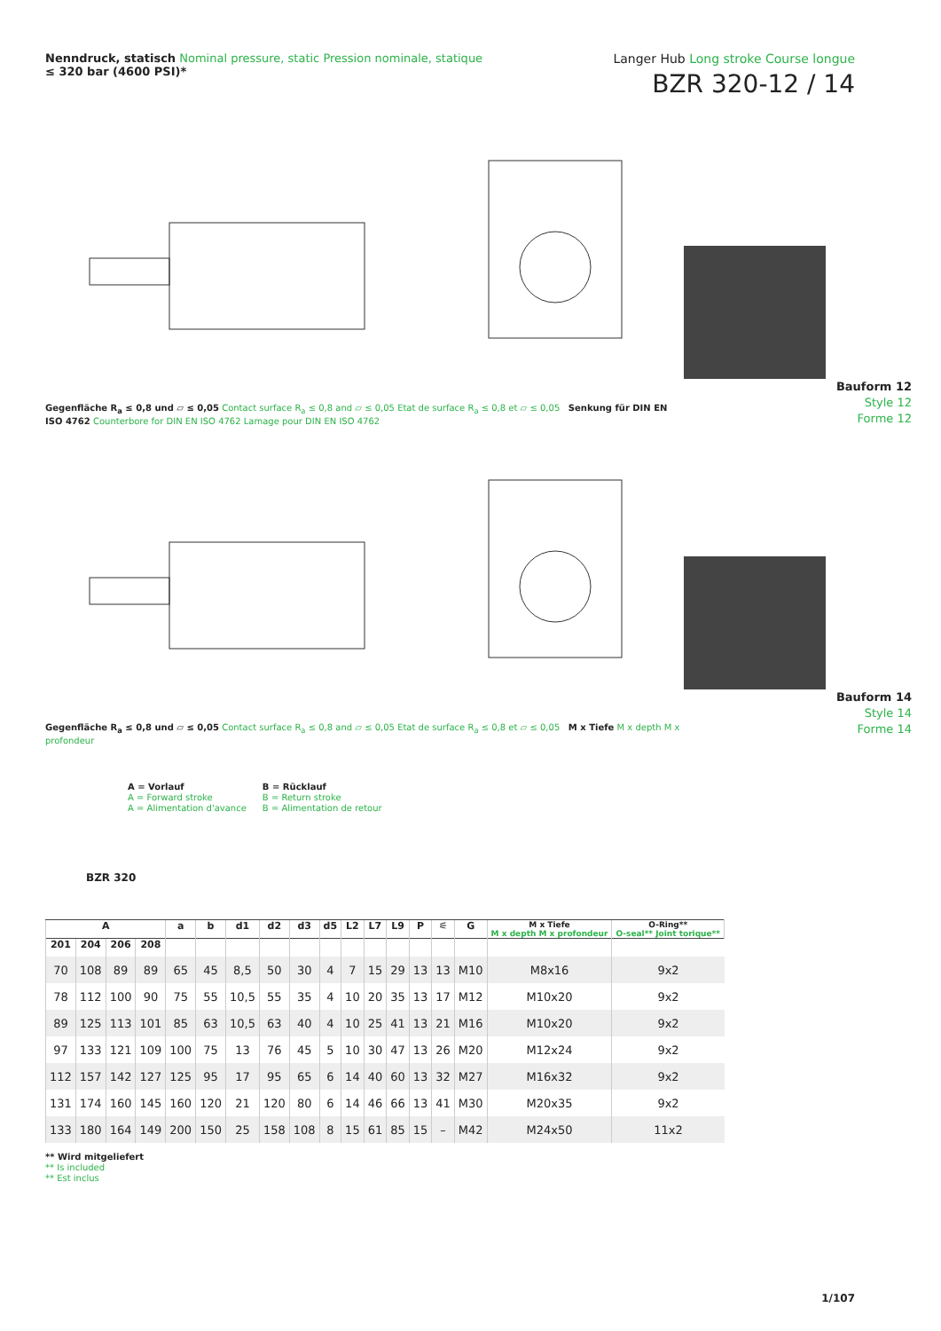Nenndruck, statisch Nominal pressure, static Pression nominale, statique
≤ 320 bar (4600 PSI)*
Langer Hub Long stroke Course longue
BZR 320-12 / 14
Gegenfläche R<sub>a</sub> ≤ 0,8 und ▱ ≤ 0,05 Contact surface R<sub>a</sub> ≤ 0,8 and ▱ ≤ 0,05 Etat de surface R<sub>a</sub> ≤ 0,8 et ▱ ≤ 0,05 Senkung für DIN EN ISO 4762 Counterbore for DIN EN ISO 4762 Lamage pour DIN EN ISO 4762
Bauform 12
Style 12
Forme 12
Gegenfläche R<sub>a</sub> ≤ 0,8 und ▱ ≤ 0,05 Contact surface R<sub>a</sub> ≤ 0,8 and ▱ ≤ 0,05 Etat de surface R<sub>a</sub> ≤ 0,8 et ▱ ≤ 0,05 M x Tiefe M x depth M x profondeur
Bauform 14
Style 14
Forme 14
A = Vorlauf
A = Forward stroke
A = Alimentation d'avance
B = Rücklauf
B = Return stroke
B = Alimentation de retour
BZR 320
| A | | | | a | b | d1 | d2 | d3 | d5 | L2 | L7 | L9 | P | ⚟ | G | M x Tiefe M x depth M x profondeur | O-Ring** O-seal** Joint torique** |
| --- | --- | --- | --- | --- | --- | --- | --- | --- | --- | --- | --- | --- | --- | --- | --- | --- | --- |
| 201 | 204 | 206 | 208 | | | | | | | | | | | | | | |
| 70 | 108 | 89 | 89 | 65 | 45 | 8,5 | 50 | 30 | 4 | 7 | 15 | 29 | 13 | 13 | M10 | M8x16 | 9x2 |
| 78 | 112 | 100 | 90 | 75 | 55 | 10,5 | 55 | 35 | 4 | 10 | 20 | 35 | 13 | 17 | M12 | M10x20 | 9x2 |
| 89 | 125 | 113 | 101 | 85 | 63 | 10,5 | 63 | 40 | 4 | 10 | 25 | 41 | 13 | 21 | M16 | M10x20 | 9x2 |
| 97 | 133 | 121 | 109 | 100 | 75 | 13 | 76 | 45 | 5 | 10 | 30 | 47 | 13 | 26 | M20 | M12x24 | 9x2 |
| 112 | 157 | 142 | 127 | 125 | 95 | 17 | 95 | 65 | 6 | 14 | 40 | 60 | 13 | 32 | M27 | M16x32 | 9x2 |
| 131 | 174 | 160 | 145 | 160 | 120 | 21 | 120 | 80 | 6 | 14 | 46 | 66 | 13 | 41 | M30 | M20x35 | 9x2 |
| 133 | 180 | 164 | 149 | 200 | 150 | 25 | 158 | 108 | 8 | 15 | 61 | 85 | 15 | – | M42 | M24x50 | 11x2 |
** Wird mitgeliefert
** Is included
** Est inclus
1/107